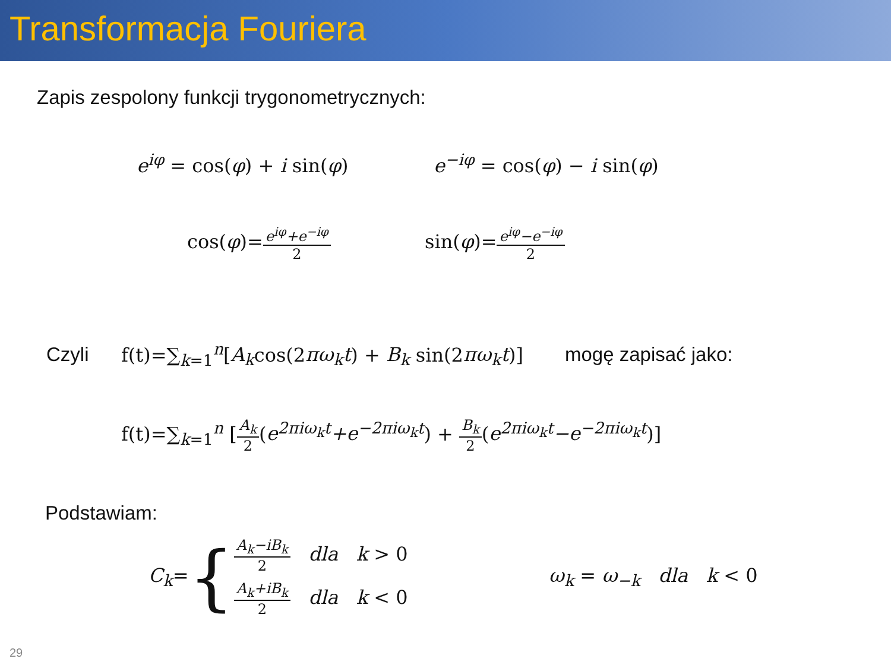Transformacja Fouriera
Zapis zespolony funkcji trygonometrycznych:
e<sup>iφ</sup> = cos(φ) + i sin(φ) e<sup>−iφ</sup> = cos(φ) − i sin(φ)
cos(φ)=e<sup>iφ</sup>+e<sup>−iφ</sup> 2 sin(φ)=e<sup>iφ</sup>−e<sup>−iφ</sup> 2
Czyli f(t)=∑<sub>k=1</sub><sup>n</sup>[A<sub>k</sub>cos(2πω<sub>k</sub>t) + B<sub>k</sub> sin(2πω<sub>k</sub>t)] mogę zapisać jako:
f(t)=∑<sub>k=1</sub><sup>n</sup> [A<sub>k</sub> 2(e<sup>2πiω<sub>k</sub>t</sup>+e<sup>−2πiω<sub>k</sub>t</sup>) + B<sub>k</sub> 2(e<sup>2πiω<sub>k</sub>t</sup>−e<sup>−2πiω<sub>k</sub>t</sup>)]
Podstawiam:
C<sub>k</sub>= { A<sub>k</sub>−iB<sub>k</sub> 2 dla k > 0
A<sub>k</sub>+iB<sub>k</sub> 2 dla k < 0 ω<sub>k</sub> = ω<sub>−k</sub> dla k < 0
29